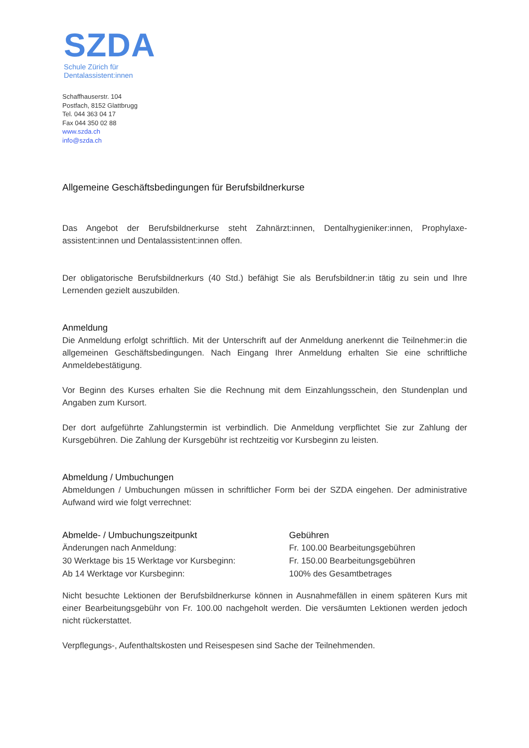SZDA
Schule Zürich für
Dentalassistent:innen
Schaffhauserstr. 104
Postfach, 8152 Glattbrugg
Tel. 044 363 04 17
Fax 044 350 02 88
www.szda.ch
info@szda.ch
Allgemeine Geschäftsbedingungen für Berufsbildnerkurse
Das Angebot der Berufsbildnerkurse steht Zahnärzt:innen, Dentalhygieniker:innen, Prophylaxe-assistent:innen und Dentalassistent:innen offen.
Der obligatorische Berufsbildnerkurs (40 Std.) befähigt Sie als Berufsbildner:in tätig zu sein und Ihre Lernenden gezielt auszubilden.
Anmeldung
Die Anmeldung erfolgt schriftlich. Mit der Unterschrift auf der Anmeldung anerkennt die Teilnehmer:in die allgemeinen Geschäftsbedingungen. Nach Eingang Ihrer Anmeldung erhalten Sie eine schriftliche Anmeldebestätigung.
Vor Beginn des Kurses erhalten Sie die Rechnung mit dem Einzahlungsschein, den Stundenplan und Angaben zum Kursort.
Der dort aufgeführte Zahlungstermin ist verbindlich. Die Anmeldung verpflichtet Sie zur Zahlung der Kursgebühren. Die Zahlung der Kursgebühr ist rechtzeitig vor Kursbeginn zu leisten.
Abmeldung / Umbuchungen
Abmeldungen / Umbuchungen müssen in schriftlicher Form bei der SZDA eingehen. Der administrative Aufwand wird wie folgt verrechnet:
| Abmelde- / Umbuchungszeitpunkt | Gebühren |
| --- | --- |
| Änderungen nach Anmeldung: | Fr. 100.00 Bearbeitungsgebühren |
| 30 Werktage bis 15 Werktage vor Kursbeginn: | Fr. 150.00 Bearbeitungsgebühren |
| Ab 14 Werktage vor Kursbeginn: | 100% des Gesamtbetrages |
Nicht besuchte Lektionen der Berufsbildnerkurse können in Ausnahmefällen in einem späteren Kurs mit einer Bearbeitungsgebühr von Fr. 100.00 nachgeholt werden. Die versäumten Lektionen werden jedoch nicht rückerstattet.
Verpflegungs-, Aufenthaltskosten und Reisespesen sind Sache der Teilnehmenden.